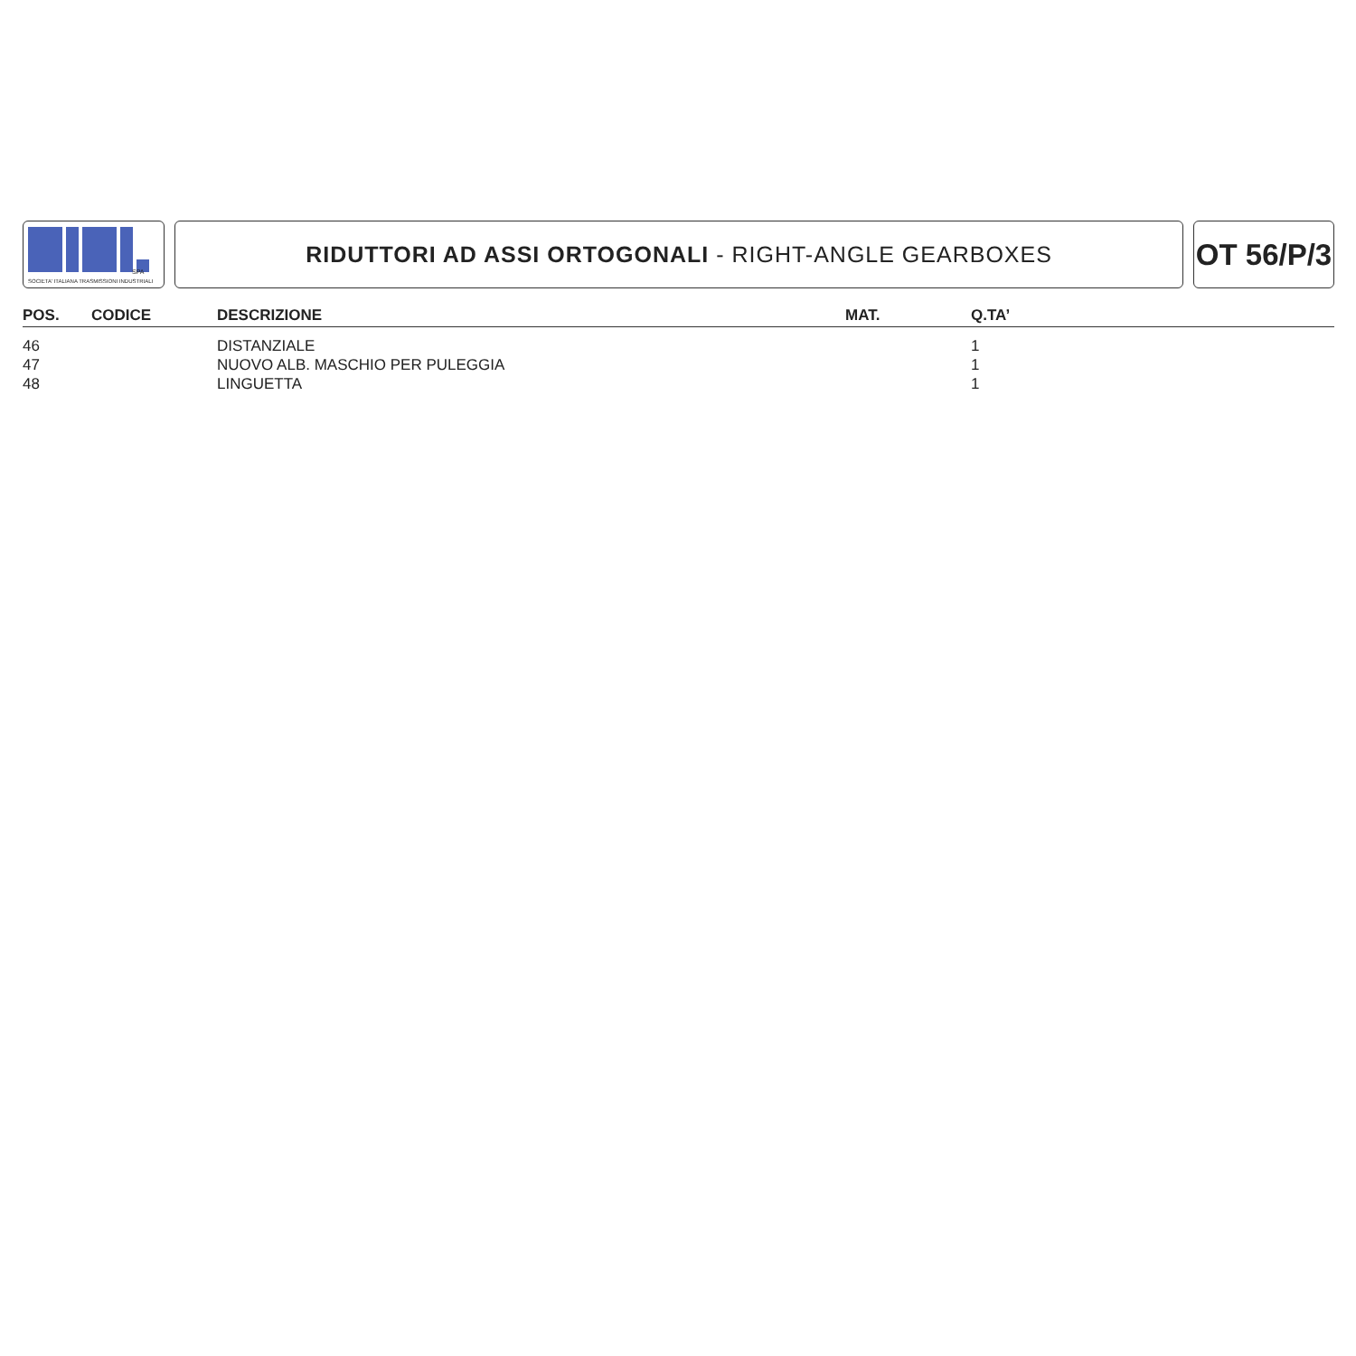SPA
SOCIETA' ITALIANA TRASMISSIONI INDUSTRIALI
RIDUTTORI AD ASSI ORTOGONALI - RIGHT-ANGLE GEARBOXES
OT 56/P/3
| POS. | CODICE | DESCRIZIONE | MAT. | Q.TA’ |
| --- | --- | --- | --- | --- |
| 46 | | DISTANZIALE | | 1 |
| 47 | | NUOVO ALB. MASCHIO PER PULEGGIA | | 1 |
| 48 | | LINGUETTA | | 1 |